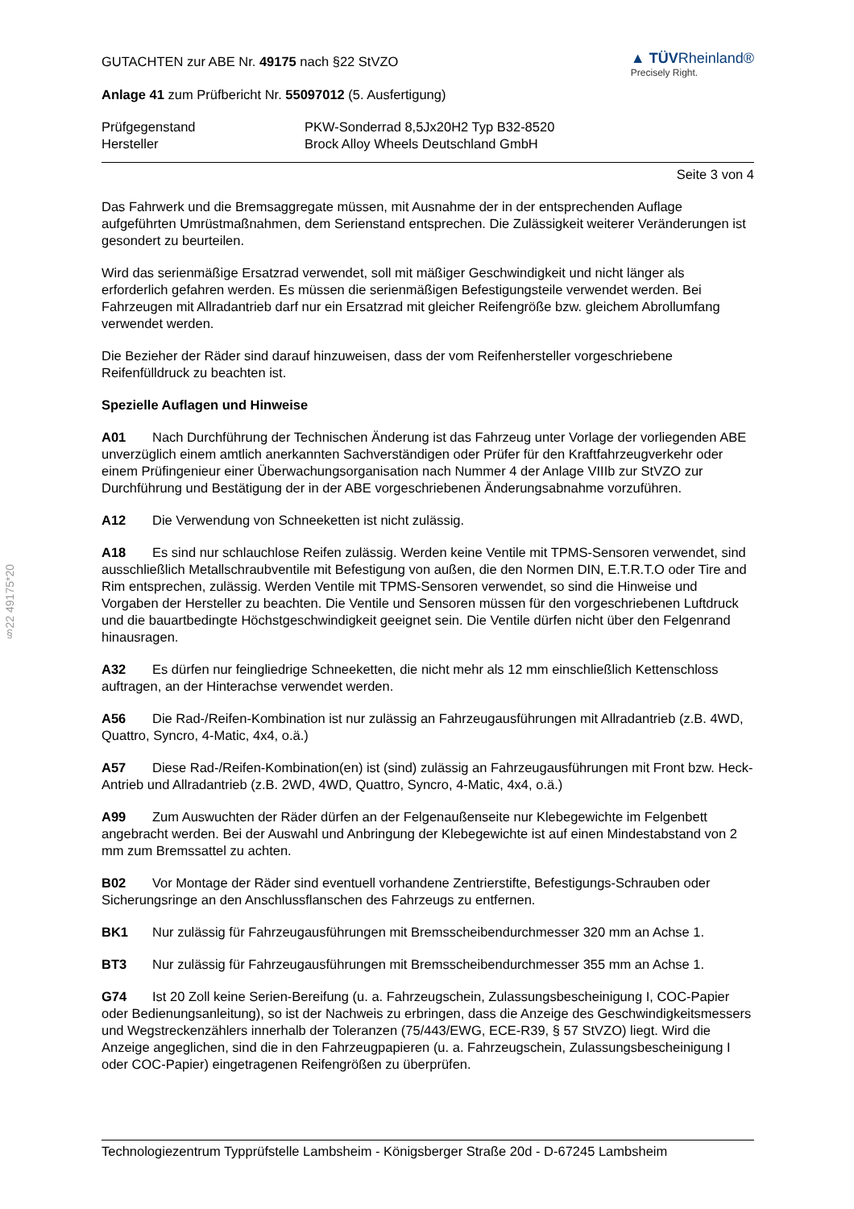§22 49175*20
GUTACHTEN zur ABE Nr. 49175 nach §22 StVZO
Anlage 41 zum Prüfbericht Nr. 55097012 (5. Ausfertigung)
▲ TÜVRheinland®
Precisely Right.
Prüfgegenstand PKW-Sonderrad 8,5Jx20H2 Typ B32-8520
Hersteller Brock Alloy Wheels Deutschland GmbH
Seite 3 von 4
Das Fahrwerk und die Bremsaggregate müssen, mit Ausnahme der in der entsprechenden Auflage aufgeführten Umrüstmaßnahmen, dem Serienstand entsprechen. Die Zulässigkeit weiterer Veränderungen ist gesondert zu beurteilen.
Wird das serienmäßige Ersatzrad verwendet, soll mit mäßiger Geschwindigkeit und nicht länger als erforderlich gefahren werden. Es müssen die serienmäßigen Befestigungsteile verwendet werden. Bei Fahrzeugen mit Allradantrieb darf nur ein Ersatzrad mit gleicher Reifengröße bzw. gleichem Abrollumfang verwendet werden.
Die Bezieher der Räder sind darauf hinzuweisen, dass der vom Reifenhersteller vorgeschriebene Reifenfülldruck zu beachten ist.
Spezielle Auflagen und Hinweise
A01 Nach Durchführung der Technischen Änderung ist das Fahrzeug unter Vorlage der vorliegenden ABE unverzüglich einem amtlich anerkannten Sachverständigen oder Prüfer für den Kraftfahrzeugverkehr oder einem Prüfingenieur einer Überwachungsorganisation nach Nummer 4 der Anlage VIIIb zur StVZO zur Durchführung und Bestätigung der in der ABE vorgeschriebenen Änderungsabnahme vorzuführen.
A12 Die Verwendung von Schneeketten ist nicht zulässig.
A18 Es sind nur schlauchlose Reifen zulässig. Werden keine Ventile mit TPMS-Sensoren verwendet, sind ausschließlich Metallschraubventile mit Befestigung von außen, die den Normen DIN, E.T.R.T.O oder Tire and Rim entsprechen, zulässig. Werden Ventile mit TPMS-Sensoren verwendet, so sind die Hinweise und Vorgaben der Hersteller zu beachten. Die Ventile und Sensoren müssen für den vorgeschriebenen Luftdruck und die bauartbedingte Höchstgeschwindigkeit geeignet sein. Die Ventile dürfen nicht über den Felgenrand hinausragen.
A32 Es dürfen nur feingliedrige Schneeketten, die nicht mehr als 12 mm einschließlich Kettenschloss auftragen, an der Hinterachse verwendet werden.
A56 Die Rad-/Reifen-Kombination ist nur zulässig an Fahrzeugausführungen mit Allradantrieb (z.B. 4WD, Quattro, Syncro, 4-Matic, 4x4, o.ä.)
A57 Diese Rad-/Reifen-Kombination(en) ist (sind) zulässig an Fahrzeugausführungen mit Front bzw. Heck-Antrieb und Allradantrieb (z.B. 2WD, 4WD, Quattro, Syncro, 4-Matic, 4x4, o.ä.)
A99 Zum Auswuchten der Räder dürfen an der Felgenaußenseite nur Klebegewichte im Felgenbett angebracht werden. Bei der Auswahl und Anbringung der Klebegewichte ist auf einen Mindestabstand von 2 mm zum Bremssattel zu achten.
B02 Vor Montage der Räder sind eventuell vorhandene Zentrierstifte, Befestigungs-Schrauben oder Sicherungsringe an den Anschlussflanschen des Fahrzeugs zu entfernen.
BK1 Nur zulässig für Fahrzeugausführungen mit Bremsscheibendurchmesser 320 mm an Achse 1.
BT3 Nur zulässig für Fahrzeugausführungen mit Bremsscheibendurchmesser 355 mm an Achse 1.
G74 Ist 20 Zoll keine Serien-Bereifung (u. a. Fahrzeugschein, Zulassungsbescheinigung I, COC-Papier oder Bedienungsanleitung), so ist der Nachweis zu erbringen, dass die Anzeige des Geschwindigkeitsmessers und Wegstreckenzählers innerhalb der Toleranzen (75/443/EWG, ECE-R39, § 57 StVZO) liegt. Wird die Anzeige angeglichen, sind die in den Fahrzeugpapieren (u. a. Fahrzeugschein, Zulassungsbescheinigung I oder COC-Papier) eingetragenen Reifengrößen zu überprüfen.
Technologiezentrum Typprüfstelle Lambsheim - Königsberger Straße 20d - D-67245 Lambsheim